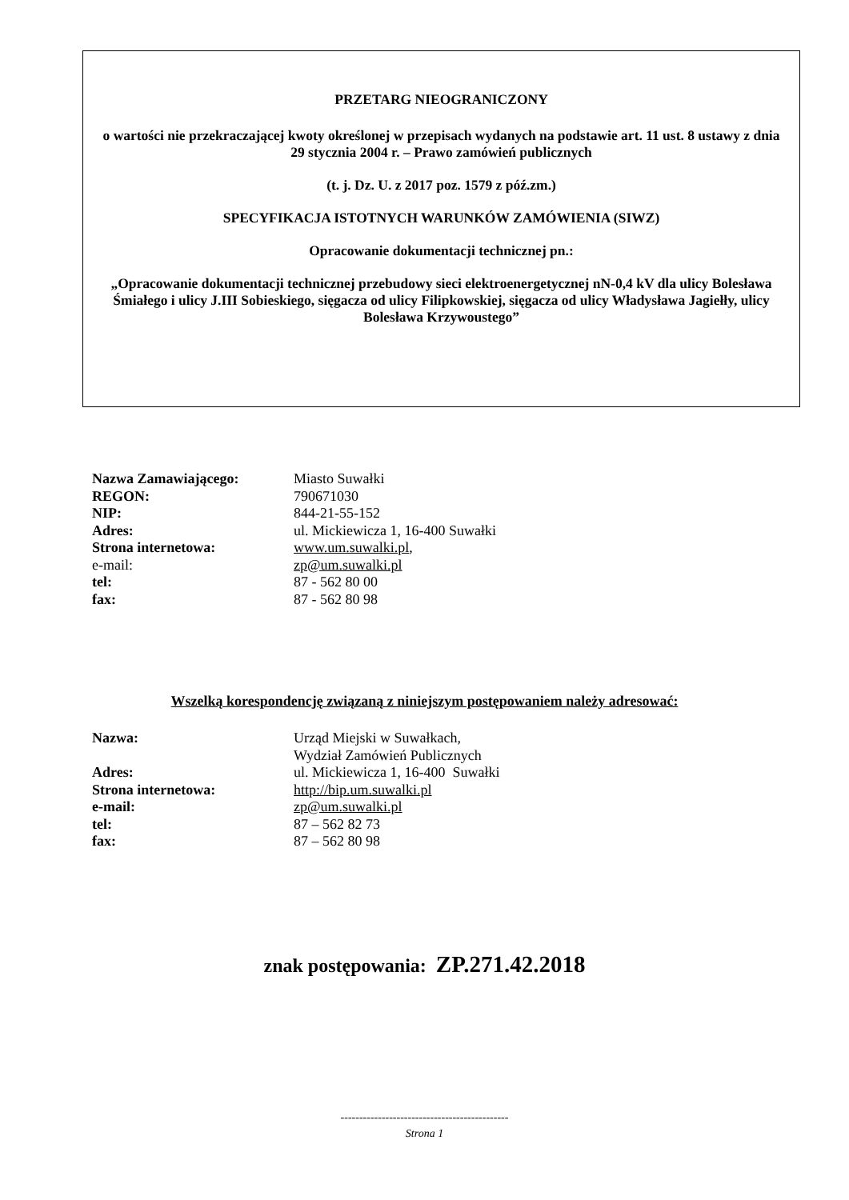PRZETARG NIEOGRANICZONY
o wartości nie przekraczającej kwoty określonej w przepisach wydanych na podstawie art. 11 ust. 8 ustawy z dnia 29 stycznia 2004 r. – Prawo zamówień publicznych
(t. j. Dz. U. z 2017 poz. 1579 z póź.zm.)
SPECYFIKACJA ISTOTNYCH WARUNKÓW ZAMÓWIENIA (SIWZ)
Opracowanie dokumentacji technicznej pn.:
„Opracowanie dokumentacji technicznej przebudowy sieci elektroenergetycznej nN-0,4 kV dla ulicy Bolesława Śmiałego i ulicy J.III Sobieskiego, sięgacza od ulicy Filipkowskiej, sięgacza od ulicy Władysława Jagiełły, ulicy Bolesława Krzywoustego”
| Nazwa Zamawiającego: | Miasto Suwałki |
| REGON: | 790671030 |
| NIP: | 844-21-55-152 |
| Adres: | ul. Mickiewicza 1, 16-400 Suwałki |
| Strona internetowa: | www.um.suwalki.pl , |
| e-mail: | zp@um.suwalki.pl |
| tel: | 87 - 562 80 00 |
| fax: | 87 - 562 80 98 |
Wszelką korespondencję związaną z niniejszym postępowaniem należy adresować:
| Nazwa: | Urząd Miejski w Suwałkach, Wydział Zamówień Publicznych |
| Adres: | ul. Mickiewicza 1, 16-400 Suwałki |
| Strona internetowa: | http://bip.um.suwalki.pl |
| e-mail: | zp@um.suwalki.pl |
| tel: | 87 – 562 82 73 |
| fax: | 87 – 562 80 98 |
znak postępowania: ZP.271.42.2018
---------------------------------------------
Strona 1